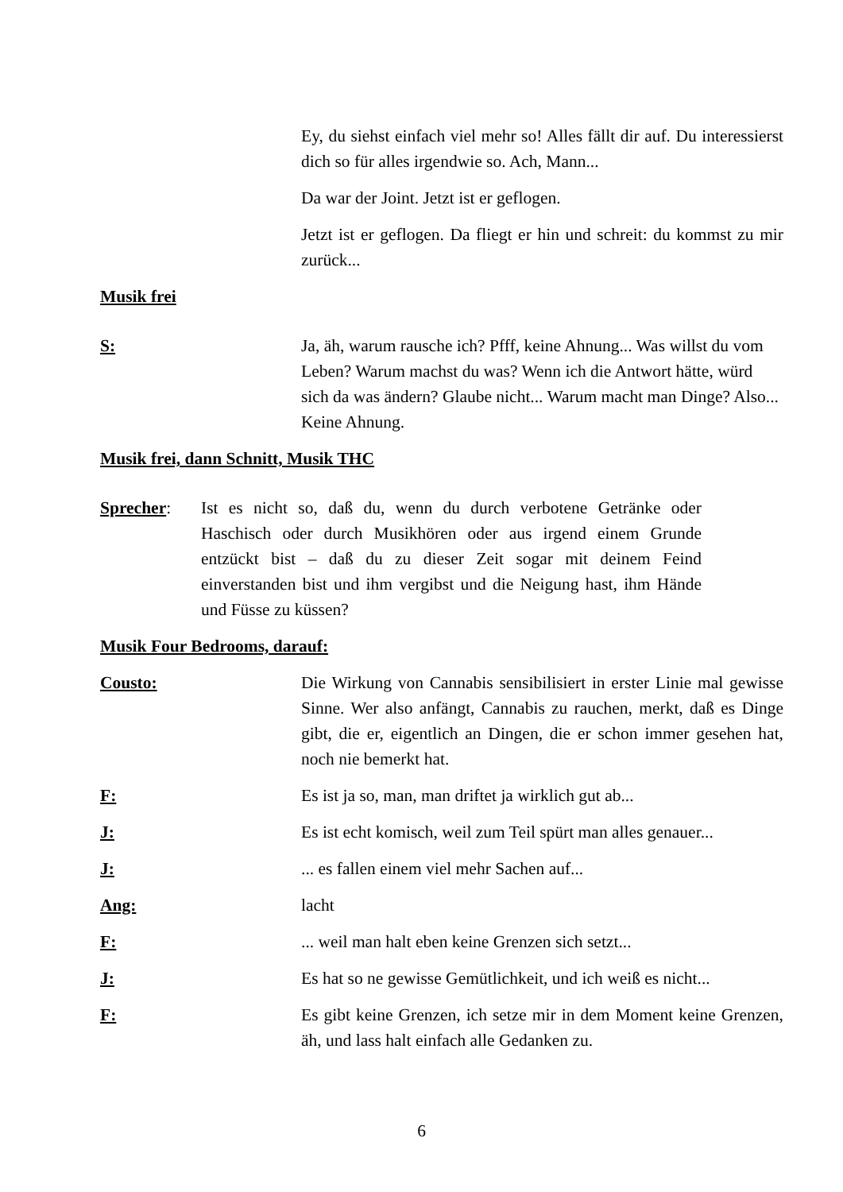Ey, du siehst einfach viel mehr so! Alles fällt dir auf. Du interessierst dich so für alles irgendwie so. Ach, Mann...
Da war der Joint. Jetzt ist er geflogen.
Jetzt ist er geflogen. Da fliegt er hin und schreit: du kommst zu mir zurück...
Musik frei
S: Ja, äh, warum rausche ich? Pfff, keine Ahnung... Was willst du vom Leben? Warum machst du was? Wenn ich die Antwort hätte, würd sich da was ändern? Glaube nicht... Warum macht man Dinge? Also... Keine Ahnung.
Musik frei, dann Schnitt, Musik THC
Sprecher: Ist es nicht so, daß du, wenn du durch verbotene Getränke oder Haschisch oder durch Musikhören oder aus irgend einem Grunde entzückt bist – daß du zu dieser Zeit sogar mit deinem Feind einverstanden bist und ihm vergibst und die Neigung hast, ihm Hände und Füsse zu küssen?
Musik Four Bedrooms, darauf:
Cousto: Die Wirkung von Cannabis sensibilisiert in erster Linie mal gewisse Sinne. Wer also anfängt, Cannabis zu rauchen, merkt, daß es Dinge gibt, die er, eigentlich an Dingen, die er schon immer gesehen hat, noch nie bemerkt hat.
F: Es ist ja so, man, man driftet ja wirklich gut ab...
J: Es ist echt komisch, weil zum Teil spürt man alles genauer...
J: ... es fallen einem viel mehr Sachen auf...
Ang: lacht
F: ... weil man halt eben keine Grenzen sich setzt...
J: Es hat so ne gewisse Gemütlichkeit, und ich weiß es nicht...
F: Es gibt keine Grenzen, ich setze mir in dem Moment keine Grenzen, äh, und lass halt einfach alle Gedanken zu.
6